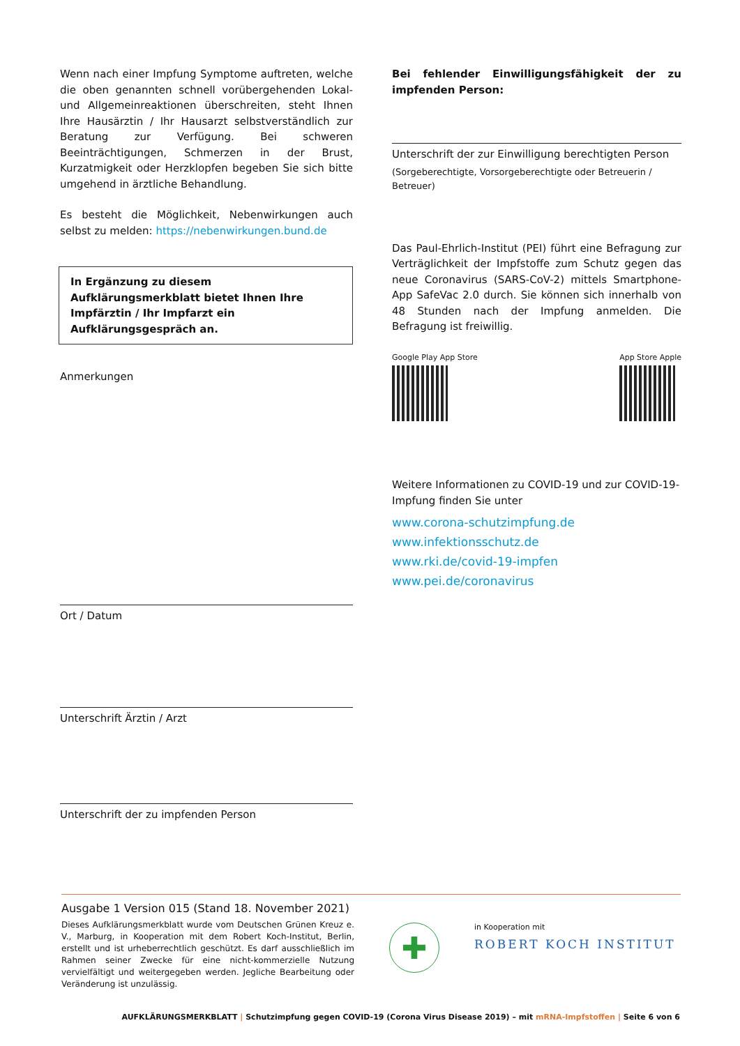Wenn nach einer Impfung Symptome auftreten, welche die oben genannten schnell vorübergehenden Lokal- und Allgemeinreaktionen überschreiten, steht Ihnen Ihre Hausärztin / Ihr Hausarzt selbstverständlich zur Beratung zur Verfügung. Bei schweren Beeinträchtigungen, Schmerzen in der Brust, Kurzatmigkeit oder Herzklopfen begeben Sie sich bitte umgehend in ärztliche Behandlung.
Es besteht die Möglichkeit, Nebenwirkungen auch selbst zu melden: https://nebenwirkungen.bund.de
In Ergänzung zu diesem Aufklärungsmerkblatt bietet Ihnen Ihre Impfärztin / Ihr Impfarzt ein Aufklärungsgespräch an.
Anmerkungen
Ort / Datum
Unterschrift Ärztin / Arzt
Unterschrift der zu impfenden Person
Bei fehlender Einwilligungsfähigkeit der zu impfenden Person:
Unterschrift der zur Einwilligung berechtigten Person
(Sorgeberechtigte, Vorsorgeberechtigte oder Betreuerin / Betreuer)
Das Paul-Ehrlich-Institut (PEI) führt eine Befragung zur Verträglichkeit der Impfstoffe zum Schutz gegen das neue Coronavirus (SARS-CoV-2) mittels Smartphone-App SafeVac 2.0 durch. Sie können sich innerhalb von 48 Stunden nach der Impfung anmelden. Die Befragung ist freiwillig.
Google Play App Store App Store Apple
Weitere Informationen zu COVID-19 und zur COVID-19-Impfung finden Sie unter
www.corona-schutzimpfung.de
www.infektionsschutz.de
www.rki.de/covid-19-impfen
www.pei.de/coronavirus
Ausgabe 1 Version 015 (Stand 18. November 2021)
Dieses Aufklärungsmerkblatt wurde vom Deutschen Grünen Kreuz e. V., Marburg, in Kooperation mit dem Robert Koch-Institut, Berlin, erstellt und ist urheberrechtlich geschützt. Es darf ausschließlich im Rahmen seiner Zwecke für eine nicht-kommerzielle Nutzung vervielfältigt und weitergegeben werden. Jegliche Bearbeitung oder Veränderung ist unzulässig.
✚
in Kooperation mit
ROBERT KOCH INSTITUT
AUFKLÄRUNGSMERKBLATT | Schutzimpfung gegen COVID-19 (Corona Virus Disease 2019) – mit mRNA-Impfstoffen | Seite 6 von 6